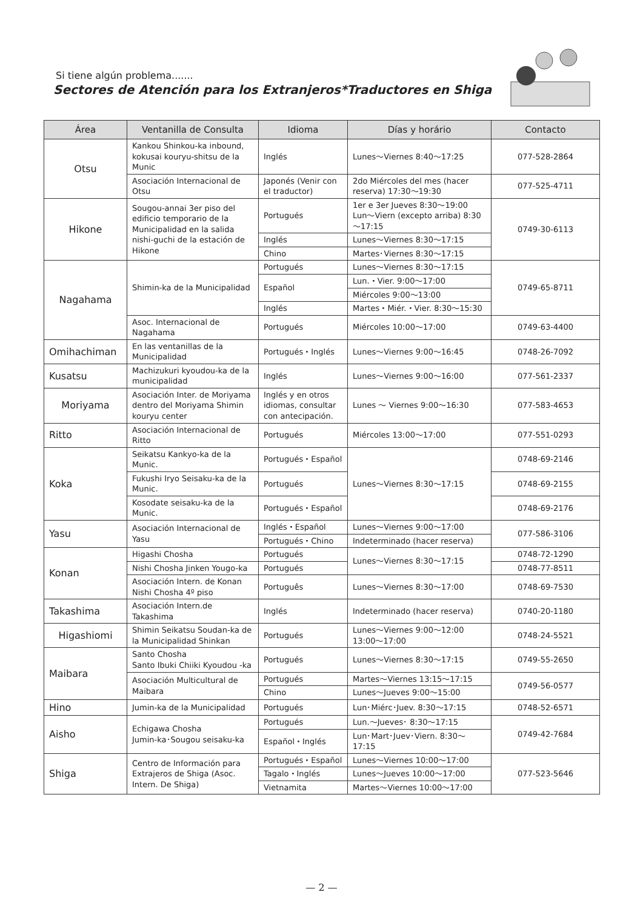Si tiene algún problema.......
Sectores de Atención para los Extranjeros*Traductores en Shiga
| Área | Ventanilla de Consulta | Idioma | Días y horário | Contacto |
| --- | --- | --- | --- | --- |
| Otsu | Kankou Shinkou-ka inbound, kokusai kouryu-shitsu de la Munic | Inglés | Lunes～Viernes 8:40～17:25 | 077-528-2864 |
| | Asociación Internacional de Otsu | Japonés (Venir con el traductor) | 2do Miércoles del mes (hacer reserva) 17:30～19:30 | 077-525-4711 |
| Hikone | Sougou-annai 3er piso del edificio temporario de la Municipalidad en la salida nishi-guchi de la estación de Hikone | Portugués | 1er e 3er Jueves 8:30～19:00 Lun～Viern (excepto arriba) 8:30～17:15 | 0749-30-6113 |
| | | Inglés | Lunes～Viernes 8:30～17:15 | |
| | | Chino | Martes･Viernes 8:30～17:15 | |
| Nagahama | Shimin-ka de la Municipalidad | Portugués | Lunes～Viernes 8:30～17:15 | 0749-65-8711 |
| | | Español | Lun.・Vier. 9:00～17:00 | |
| | | | Miércoles 9:00～13:00 | |
| | | Inglés | Martes・Miér.・Vier. 8:30～15:30 | |
| | Asoc. Internacional de Nagahama | Portugués | Miércoles 10:00～17:00 | 0749-63-4400 |
| Omihachiman | En las ventanillas de la Municipalidad | Portugués・Inglés | Lunes～Viernes 9:00～16:45 | 0748-26-7092 |
| Kusatsu | Machizukuri kyoudou-ka de la municipalidad | Inglés | Lunes～Viernes 9:00～16:00 | 077-561-2337 |
| Moriyama | Asociación Inter. de Moriyama dentro del Moriyama Shimin kouryu center | Inglés y en otros idiomas, consultar con antecipación. | Lunes ～ Viernes 9:00～16:30 | 077-583-4653 |
| Ritto | Asociación Internacional de Ritto | Portugués | Miércoles 13:00～17:00 | 077-551-0293 |
| Koka | Seikatsu Kankyo-ka de la Munic. | Portugués・Español | Lunes～Viernes 8:30～17:15 | 0748-69-2146 |
| | Fukushi Iryo Seisaku-ka de la Munic. | Portugués | | 0748-69-2155 |
| | Kosodate seisaku-ka de la Munic. | Portugués・Español | | 0748-69-2176 |
| Yasu | Asociación Internacional de Yasu | Inglés・Español | Lunes～Viernes 9:00～17:00 | 077-586-3106 |
| | | Portugués・Chino | Indeterminado (hacer reserva) | |
| Konan | Higashi Chosha | Portugués | Lunes～Viernes 8:30～17:15 | 0748-72-1290 |
| | Nishi Chosha Jinken Yougo-ka | Portugués | | 0748-77-8511 |
| | Asociación Intern. de Konan Nishi Chosha 4º piso | Português | Lunes～Viernes 8:30～17:00 | 0748-69-7530 |
| Takashima | Asociación Intern.de Takashima | Inglés | Indeterminado (hacer reserva) | 0740-20-1180 |
| Higashiomi | Shimin Seikatsu Soudan-ka de la Municipalidad Shinkan | Portugués | Lunes～Viernes 9:00～12:00 13:00～17:00 | 0748-24-5521 |
| Maibara | Santo Chosha Santo Ibuki Chiiki Kyoudou -ka | Portugués | Lunes～Viernes 8:30～17:15 | 0749-55-2650 |
| | Asociación Multicultural de Maibara | Portugués | Martes～Viernes 13:15～17:15 | 0749-56-0577 |
| | | Chino | Lunes～Jueves 9:00～15:00 | |
| Hino | Jumin-ka de la Municipalidad | Portugués | Lun･Miérc･Juev. 8:30～17:15 | 0748-52-6571 |
| Aisho | Echigawa Chosha Jumin-ka･Sougou seisaku-ka | Portugués | Lun.～Jueves･ 8:30～17:15 | 0749-42-7684 |
| | | Español・Inglés | Lun･Mart･Juev･Viern. 8:30～17:15 | |
| Shiga | Centro de Información para Extrajeros de Shiga (Asoc. Intern. De Shiga) | Portugués・Español | Lunes～Viernes 10:00～17:00 | 077-523-5646 |
| | | Tagalo・Inglés | Lunes～Jueves 10:00～17:00 | |
| | | Vietnamita | Martes～Viernes 10:00～17:00 | |
— 2 —